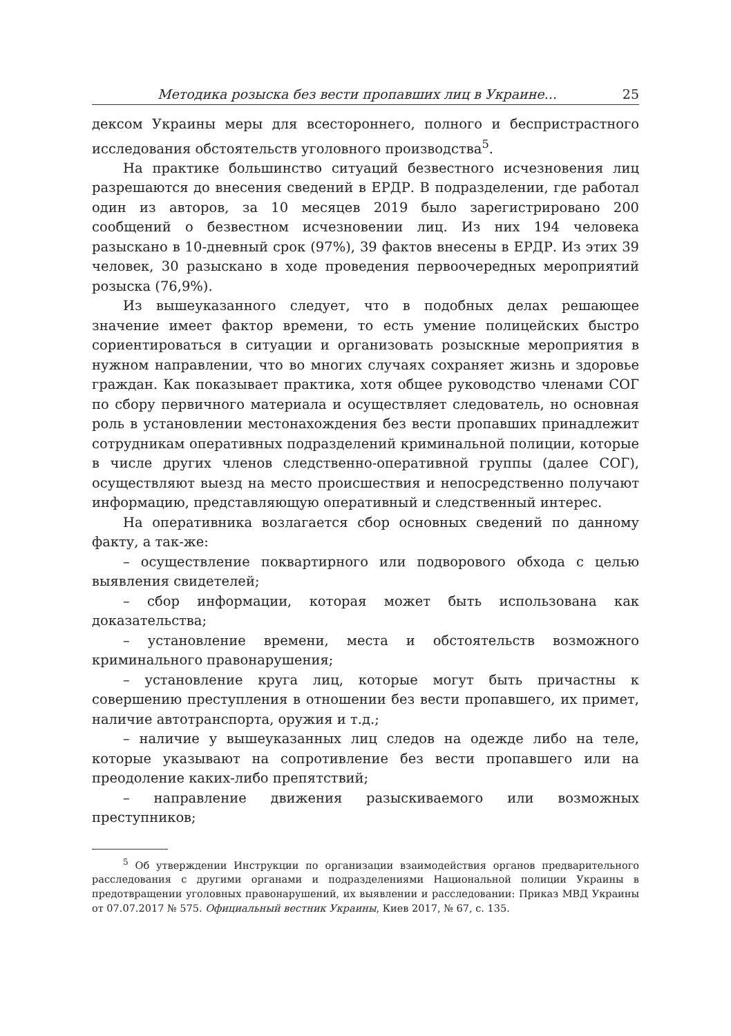Методика розыска без вести пропавших лиц в Украине... 25
дексом Украины меры для всестороннего, полного и беспристрастного исследования обстоятельств уголовного производства<sup>5</sup>.
На практике большинство ситуаций безвестного исчезновения лиц разрешаются до внесения сведений в ЕРДР. В подразделении, где работал один из авторов, за 10 месяцев 2019 было зарегистрировано 200 сообщений о безвестном исчезновении лиц. Из них 194 человека разыскано в 10-дневный срок (97%), 39 фактов внесены в ЕРДР. Из этих 39 человек, 30 разыскано в ходе проведения первоочередных мероприятий розыска (76,9%).
Из вышеуказанного следует, что в подобных делах решающее значение имеет фактор времени, то есть умение полицейских быстро сориентироваться в ситуации и организовать розыскные мероприятия в нужном направлении, что во многих случаях сохраняет жизнь и здоровье граждан. Как показывает практика, хотя общее руководство членами СОГ по сбору первичного материала и осуществляет следователь, но основная роль в установлении местонахождения без вести пропавших принадлежит сотрудникам оперативных подразделений криминальной полиции, которые в числе других членов следственно-оперативной группы (далее СОГ), осуществляют выезд на место происшествия и непосредственно получают информацию, представляющую оперативный и следственный интерес.
На оперативника возлагается сбор основных сведений по данному факту, а так-же:
– осуществление поквартирного или подворового обхода с целью выявления свидетелей;
– сбор информации, которая может быть использована как доказательства;
– установление времени, места и обстоятельств возможного криминального правонарушения;
– установление круга лиц, которые могут быть причастны к совершению преступления в отношении без вести пропавшего, их примет, наличие автотранспорта, оружия и т.д.;
– наличие у вышеуказанных лиц следов на одежде либо на теле, которые указывают на сопротивление без вести пропавшего или на преодоление каких-либо препятствий;
– направление движения разыскиваемого или возможных преступников;
<sup>5</sup> Об утверждении Инструкции по организации взаимодействия органов предварительного расследования с другими органами и подразделениями Национальной полиции Украины в предотвращении уголовных правонарушений, их выявлении и расследовании: Приказ МВД Украины от 07.07.2017 № 575. Официальный вестник Украины, Киев 2017, № 67, с. 135.